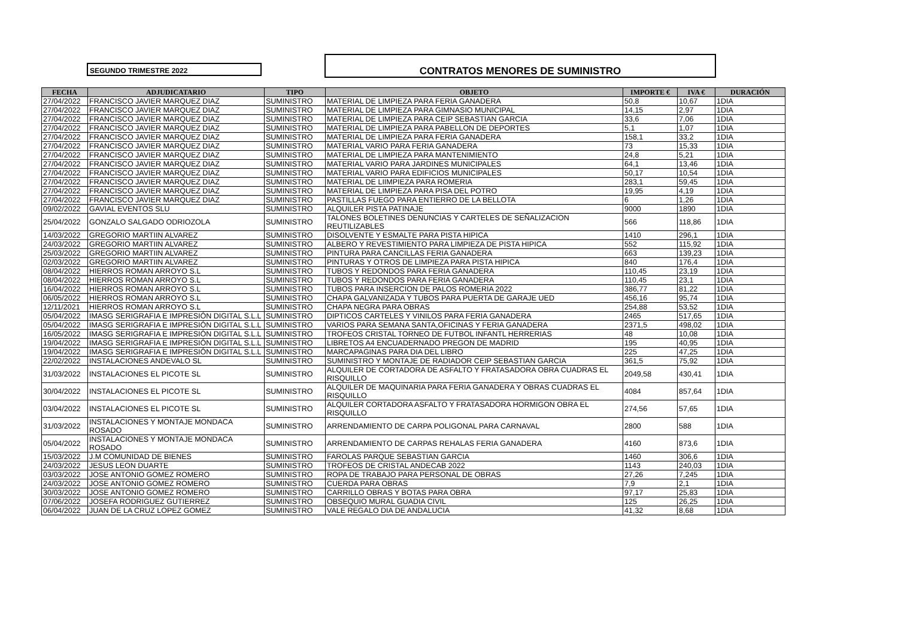SEGUNDO TRIMESTRE 2022
CONTRATOS MENORES DE SUMINISTRO
| FECHA | ADJUDICATARIO | TIPO | OBJETO | IMPORTE € | IVA € | DURACIÓN |
| --- | --- | --- | --- | --- | --- | --- |
| 27/04/2022 | FRANCISCO JAVIER MARQUEZ DIAZ | SUMINISTRO | MATERIAL DE LIMPIEZA PARA FERIA GANADERA | 50,8 | 10,67 | 1DIA |
| 27/04/2022 | FRANCISCO JAVIER MARQUEZ DIAZ | SUMINISTRO | MATERIAL DE LIMPIEZA PARA GIMNASIO MUNICIPAL | 14,15 | 2,97 | 1DIA |
| 27/04/2022 | FRANCISCO JAVIER MARQUEZ DIAZ | SUMINISTRO | MATERIAL DE LIMPIEZA PARA CEIP SEBASTIAN GARCIA | 33,6 | 7,06 | 1DIA |
| 27/04/2022 | FRANCISCO JAVIER MARQUEZ DIAZ | SUMINISTRO | MATERIAL DE LIMPIEZA PARA PABELLON DE DEPORTES | 5,1 | 1,07 | 1DIA |
| 27/04/2022 | FRANCISCO JAVIER MARQUEZ DIAZ | SUMINISTRO | MATERIAL DE LIMPIEZA PARA FERIA GANADERA | 158,1 | 33,2 | 1DIA |
| 27/04/2022 | FRANCISCO JAVIER MARQUEZ DIAZ | SUMINISTRO | MATERIAL VARIO PARA FERIA GANADERA | 73 | 15,33 | 1DIA |
| 27/04/2022 | FRANCISCO JAVIER MARQUEZ DIAZ | SUMINISTRO | MATERIAL DE LIMPIEZA PARA MANTENIMIENTO | 24,8 | 5,21 | 1DIA |
| 27/04/2022 | FRANCISCO JAVIER MARQUEZ DIAZ | SUMINISTRO | MATERIAL VARIO PARA JARDINES MUNICIPALES | 64,1 | 13,46 | 1DIA |
| 27/04/2022 | FRANCISCO JAVIER MARQUEZ DIAZ | SUMINISTRO | MATERIAL VARIO PARA EDIFICIOS MUNICIPALES | 50,17 | 10,54 | 1DIA |
| 27/04/2022 | FRANCISCO JAVIER MARQUEZ DIAZ | SUMINISTRO | MATERIAL DE LIIMPIEZA PARA ROMERIA | 283,1 | 59,45 | 1DIA |
| 27/04/2022 | FRANCISCO JAVIER MARQUEZ DIAZ | SUMINISTRO | MATERIAL DE LIMPIEZA PARA PISA DEL POTRO | 19,95 | 4,19 | 1DIA |
| 27/04/2022 | FRANCISCO JAVIER MARQUEZ DIAZ | SUMINISTRO | PASTILLAS FUEGO PARA ENTIERRO DE LA BELLOTA | 6 | 1,26 | 1DIA |
| 09/02/2022 | GAVIAL EVENTOS SLU | SUMINISTRO | ALQUILER PISTA PATINAJE | 9000 | 1890 | 1DIA |
| 25/04/2022 | GONZALO SALGADO ODRIOZOLA | SUMINISTRO | TALONES BOLETINES DENUNCIAS Y CARTELES DE SEÑALIZACION REUTILIZABLES | 566 | 118,86 | 1DIA |
| 14/03/2022 | GREGORIO MARTIIN ALVAREZ | SUMINISTRO | DISOLVENTE Y ESMALTE PARA PISTA HIPICA | 1410 | 296,1 | 1DIA |
| 24/03/2022 | GREGORIO MARTIIN ALVAREZ | SUMINISTRO | ALBERO Y REVESTIMIENTO PARA LIMPIEZA DE PISTA HIPICA | 552 | 115,92 | 1DIA |
| 25/03/2022 | GREGORIO MARTIIN ALVAREZ | SUMINISTRO | PINTURA PARA CANCILLAS FERIA GANADERA | 663 | 139,23 | 1DIA |
| 02/03/2022 | GREGORIO MARTIIN ALVAREZ | SUMINISTRO | PINTURAS Y OTROS DE LIMPIEZA PARA PISTA HIPICA | 840 | 176,4 | 1DIA |
| 08/04/2022 | HIERROS ROMAN ARROYO S.L | SUMINISTRO | TUBOS Y REDONDOS PARA FERIA GANADERA | 110,45 | 23,19 | 1DIA |
| 08/04/2022 | HIERROS ROMAN ARROYO S.L | SUMINISTRO | TUBOS Y REDONDOS PARA FERIA GANADERA | 110,45 | 23,1 | 1DIA |
| 16/04/2022 | HIERROS ROMAN ARROYO S.L | SUMINISTRO | TUBOS PARA INSERCION DE PALOS ROMERIA 2022 | 386,77 | 81,22 | 1DIA |
| 06/05/2022 | HIERROS ROMAN ARROYO S.L | SUMINISTRO | CHAPA GALVANIZADA Y TUBOS PARA PUERTA DE GARAJE UED | 456,16 | 95,74 | 1DIA |
| 12/11/2021 | HIERROS ROMAN ARROYO S.L | SUMINISTRO | CHAPA NEGRA PARA OBRAS | 254,88 | 53,52 | 1DIA |
| 05/04/2022 | IMASG SERIGRAFIA E IMPRESIÓN DIGITAL S.L.L | SUMINISTRO | DIPTICOS CARTELES Y VINILOS PARA FERIA GANADERA | 2465 | 517,65 | 1DIA |
| 05/04/2022 | IMASG SERIGRAFIA E IMPRESIÓN DIGITAL S.L.L | SUMINISTRO | VARIOS PARA SEMANA SANTA,OFICINAS Y FERIA GANADERA | 2371,5 | 498,02 | 1DIA |
| 16/05/2022 | IMASG SERIGRAFIA E IMPRESIÓN DIGITAL S.L.L | SUMINISTRO | TROFEOS CRISTAL TORNEO DE FUTBOL INFANTL HERRERIAS | 48 | 10,08 | 1DIA |
| 19/04/2022 | IMASG SERIGRAFIA E IMPRESIÓN DIGITAL S.L.L | SUMINISTRO | LIBRETOS A4 ENCUADERNADO PREGON DE MADRID | 195 | 40,95 | 1DIA |
| 19/04/2022 | IMASG SERIGRAFIA E IMPRESIÓN DIGITAL S.L.L | SUMINISTRO | MARCAPAGINAS PARA DIA DEL LIBRO | 225 | 47,25 | 1DIA |
| 22/02/2022 | INSTALACIONES ANDEVALO SL | SUMINISTRO | SUMINISTRO Y MONTAJE DE RADIADOR CEIP SEBASTIAN GARCIA | 361,5 | 75,92 | 1DIA |
| 31/03/2022 | INSTALACIONES EL PICOTE SL | SUMINISTRO | ALQUILER DE CORTADORA DE ASFALTO Y FRATASADORA OBRA CUADRAS EL RISQUILLO | 2049,58 | 430,41 | 1DIA |
| 30/04/2022 | INSTALACIONES EL PICOTE SL | SUMINISTRO | ALQUILER DE MAQUINARIA PARA FERIA GANADERA Y OBRAS CUADRAS EL RISQUILLO | 4084 | 857,64 | 1DIA |
| 03/04/2022 | INSTALACIONES EL PICOTE SL | SUMINISTRO | ALQUILER CORTADORA ASFALTO Y FRATASADORA HORMIGON OBRA EL RISQUILLO | 274,56 | 57,65 | 1DIA |
| 31/03/2022 | INSTALACIONES Y MONTAJE MONDACA ROSADO | SUMINISTRO | ARRENDAMIENTO DE CARPA POLIGONAL PARA CARNAVAL | 2800 | 588 | 1DIA |
| 05/04/2022 | INSTALACIONES Y MONTAJE MONDACA ROSADO | SUMINISTRO | ARRENDAMIENTO DE CARPAS REHALAS FERIA GANADERA | 4160 | 873,6 | 1DIA |
| 15/03/2022 | J.M COMUNIDAD DE BIENES | SUMINISTRO | FAROLAS PARQUE SEBASTIAN GARCIA | 1460 | 306,6 | 1DIA |
| 24/03/2022 | JESUS LEON DUARTE | SUMINISTRO | TROFEOS DE CRISTAL ANDECAB 2022 | 1143 | 240,03 | 1DIA |
| 03/03/2022 | JOSE ANTONIO GOMEZ ROMERO | SUMINISTRO | ROPA DE TRABAJO PARA PERSONAL DE OBRAS | 27,26 | 7,245 | 1DIA |
| 24/03/2022 | JOSE ANTONIO GOMEZ ROMERO | SUMINISTRO | CUERDA PARA OBRAS | 7,9 | 2,1 | 1DIA |
| 30/03/2022 | JOSE ANTONIO GOMEZ ROMERO | SUMINISTRO | CARRILLO OBRAS Y BOTAS PARA OBRA | 97,17 | 25,83 | 1DIA |
| 07/06/2022 | JOSEFA RODRIGUEZ GUTIERREZ | SUMINISTRO | OBSEQUIO MURAL GUADIA CIVIL | 125 | 26,25 | 1DIA |
| 06/04/2022 | JUAN DE LA CRUZ LOPEZ GOMEZ | SUMINISTRO | VALE REGALO DIA DE ANDALUCIA | 41,32 | 8,68 | 1DIA |